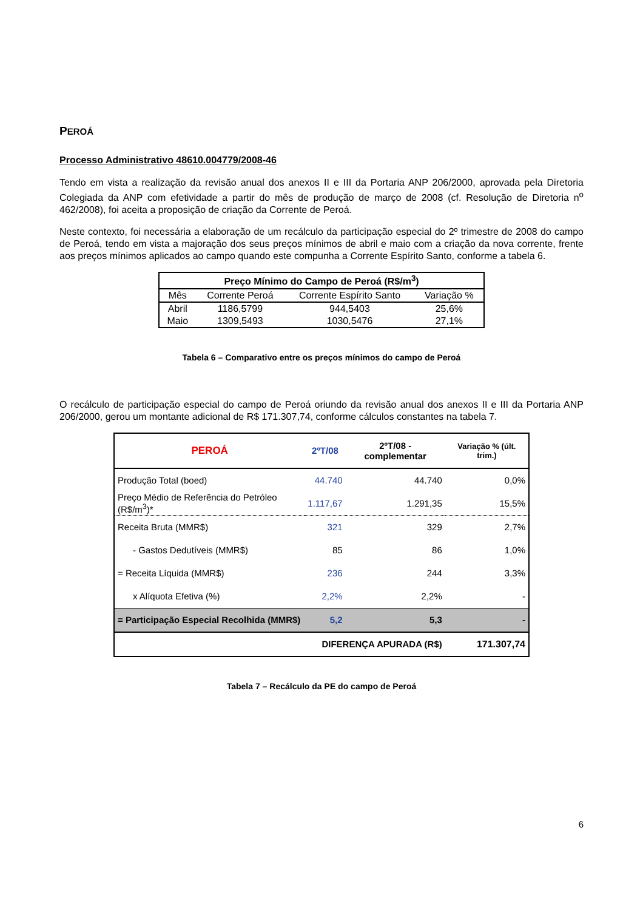PEROÁ
Processo Administrativo 48610.004779/2008-46
Tendo em vista a realização da revisão anual dos anexos II e III da Portaria ANP 206/2000, aprovada pela Diretoria Colegiada da ANP com efetividade a partir do mês de produção de março de 2008 (cf. Resolução de Diretoria n<sup>o</sup> 462/2008), foi aceita a proposição de criação da Corrente de Peroá.
Neste contexto, foi necessária a elaboração de um recálculo da participação especial do 2º trimestre de 2008 do campo de Peroá, tendo em vista a majoração dos seus preços mínimos de abril e maio com a criação da nova corrente, frente aos preços mínimos aplicados ao campo quando este compunha a Corrente Espírito Santo, conforme a tabela 6.
| Preço Mínimo do Campo de Peroá (R$/m<sup>3</sup>) | | | |
| --- | --- | --- | --- |
| Mês | Corrente Peroá | Corrente Espírito Santo | Variação % |
| Abril | 1186,5799 | 944,5403 | 25,6% |
| Maio | 1309,5493 | 1030,5476 | 27,1% |
Tabela 6 – Comparativo entre os preços mínimos do campo de Peroá
O recálculo de participação especial do campo de Peroá oriundo da revisão anual dos anexos II e III da Portaria ANP 206/2000, gerou um montante adicional de R$ 171.307,74, conforme cálculos constantes na tabela 7.
| PEROÁ | 2ºT/08 | 2ºT/08 - complementar | Variação % (últ. trim.) |
| Produção Total (boed) | 44.740 | 44.740 | 0,0% |
| Preço Médio de Referência do Petróleo (R$/m<sup>3</sup>)* | 1.117,67 | 1.291,35 | 15,5% |
| Receita Bruta (MMR$) | 321 | 329 | 2,7% |
| - Gastos Dedutíveis (MMR$) | 85 | 86 | 1,0% |
| = Receita Líquida (MMR$) | 236 | 244 | 3,3% |
| x Alíquota Efetiva (%) | 2,2% | 2,2% | - |
| = Participação Especial Recolhida (MMR$) | 5,2 | 5,3 | - |
| | DIFERENÇA APURADA (R$) | | 171.307,74 |
Tabela 7 – Recálculo da PE do campo de Peroá
6